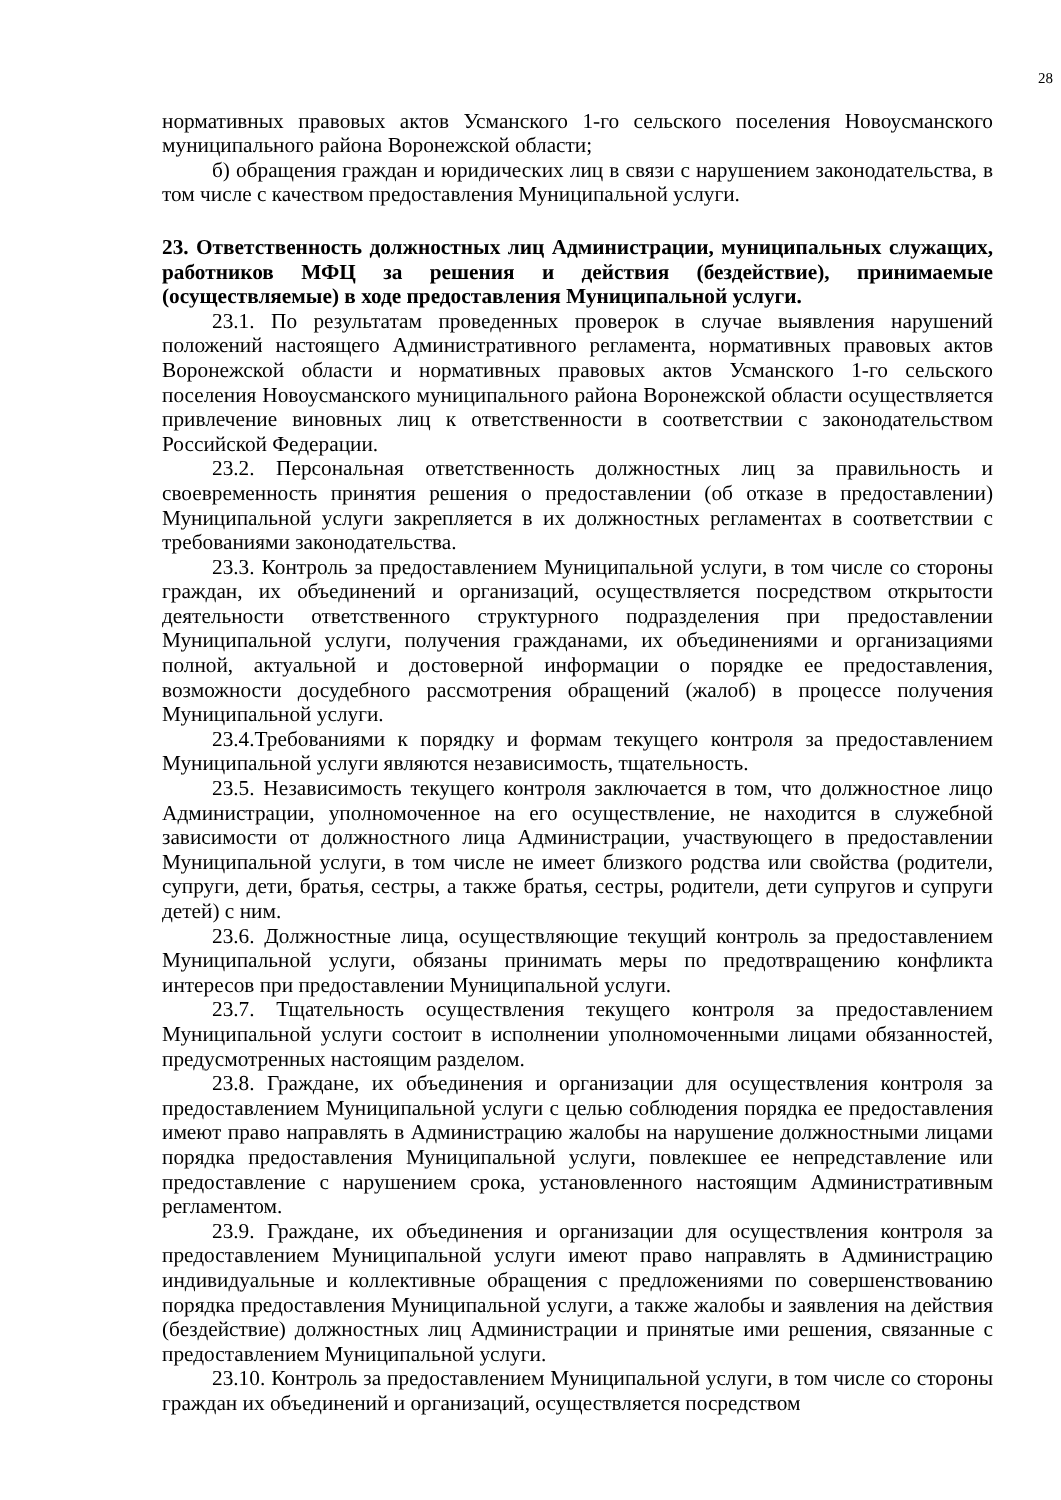28
нормативных правовых актов Усманского 1-го сельского поселения Новоусманского муниципального района Воронежской области;
б) обращения граждан и юридических лиц в связи с нарушением законодательства, в том числе с качеством предоставления Муниципальной услуги.
23. Ответственность должностных лиц Администрации, муниципальных служащих, работников МФЦ за решения и действия (бездействие), принимаемые (осуществляемые) в ходе предоставления Муниципальной услуги.
23.1. По результатам проведенных проверок в случае выявления нарушений положений настоящего Административного регламента, нормативных правовых актов Воронежской области и нормативных правовых актов Усманского 1-го сельского поселения Новоусманского муниципального района Воронежской области осуществляется привлечение виновных лиц к ответственности в соответствии с законодательством Российской Федерации.
23.2. Персональная ответственность должностных лиц за правильность и своевременность принятия решения о предоставлении (об отказе в предоставлении) Муниципальной услуги закрепляется в их должностных регламентах в соответствии с требованиями законодательства.
23.3. Контроль за предоставлением Муниципальной услуги, в том числе со стороны граждан, их объединений и организаций, осуществляется посредством открытости деятельности ответственного структурного подразделения при предоставлении Муниципальной услуги, получения гражданами, их объединениями и организациями полной, актуальной и достоверной информации о порядке ее предоставления, возможности досудебного рассмотрения обращений (жалоб) в процессе получения Муниципальной услуги.
23.4.Требованиями к порядку и формам текущего контроля за предоставлением Муниципальной услуги являются независимость, тщательность.
23.5. Независимость текущего контроля заключается в том, что должностное лицо Администрации, уполномоченное на его осуществление, не находится в служебной зависимости от должностного лица Администрации, участвующего в предоставлении Муниципальной услуги, в том числе не имеет близкого родства или свойства (родители, супруги, дети, братья, сестры, а также братья, сестры, родители, дети супругов и супруги детей) с ним.
23.6. Должностные лица, осуществляющие текущий контроль за предоставлением Муниципальной услуги, обязаны принимать меры по предотвращению конфликта интересов при предоставлении Муниципальной услуги.
23.7. Тщательность осуществления текущего контроля за предоставлением Муниципальной услуги состоит в исполнении уполномоченными лицами обязанностей, предусмотренных настоящим разделом.
23.8. Граждане, их объединения и организации для осуществления контроля за предоставлением Муниципальной услуги с целью соблюдения порядка ее предоставления имеют право направлять в Администрацию жалобы на нарушение должностными лицами порядка предоставления Муниципальной услуги, повлекшее ее непредставление или предоставление с нарушением срока, установленного настоящим Административным регламентом.
23.9. Граждане, их объединения и организации для осуществления контроля за предоставлением Муниципальной услуги имеют право направлять в Администрацию индивидуальные и коллективные обращения с предложениями по совершенствованию порядка предоставления Муниципальной услуги, а также жалобы и заявления на действия (бездействие) должностных лиц Администрации и принятые ими решения, связанные с предоставлением Муниципальной услуги.
23.10. Контроль за предоставлением Муниципальной услуги, в том числе со стороны граждан их объединений и организаций, осуществляется посредством